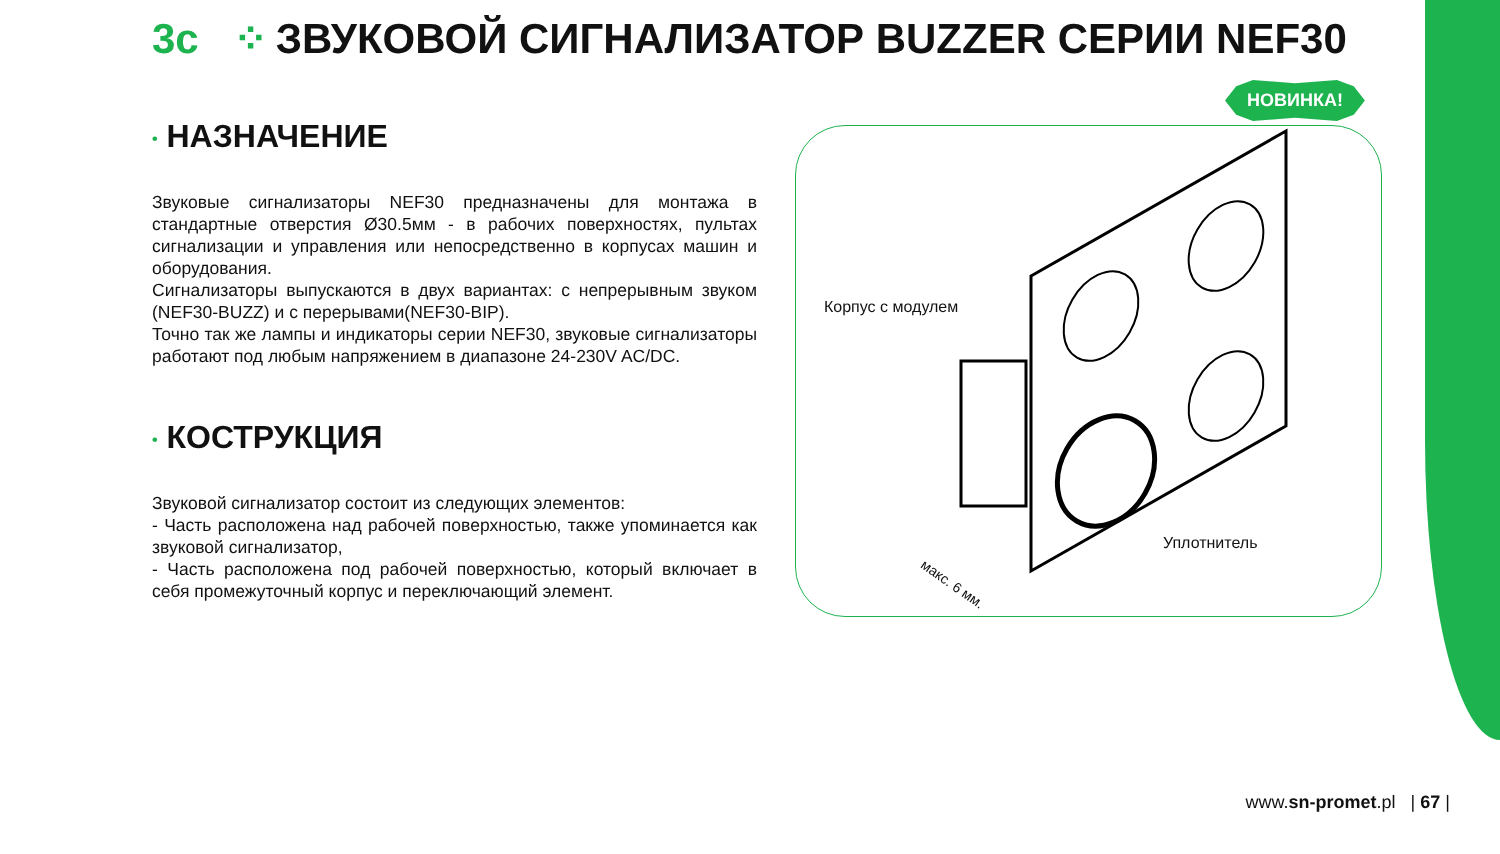3c ⁘ ЗВУКОВОЙ СИГНАЛИЗАТОР BUZZER СЕРИИ NEF30
• НАЗНАЧЕНИЕ
Звуковые сигнализаторы NEF30 предназначены для монтажа в стандартные отверстия Ø30.5мм - в рабочих поверхностях, пультах сигнализации и управления или непосредственно в корпусах машин и оборудования.
Сигнализаторы выпускаются в двух вариантах: с непрерывным звуком (NEF30-BUZZ) и с перерывами(NEF30-BIP).
Точно так же лампы и индикаторы серии NEF30, звуковые сигнализаторы работают под любым напряжением в диапазоне 24-230V AC/DC.
• КОСТРУКЦИЯ
Звуковой сигнализатор состоит из следующих элементов:
- Часть расположена над рабочей поверхностью, также упоминается как звуковой сигнализатор,
- Часть расположена под рабочей поверхностью, который включает в себя промежуточный корпус и переключающий элемент.
Корпус с модулем
Уплотнитель
макс. 6 мм.
НОВИНКА!
www.sn-promet.pl | 67 |